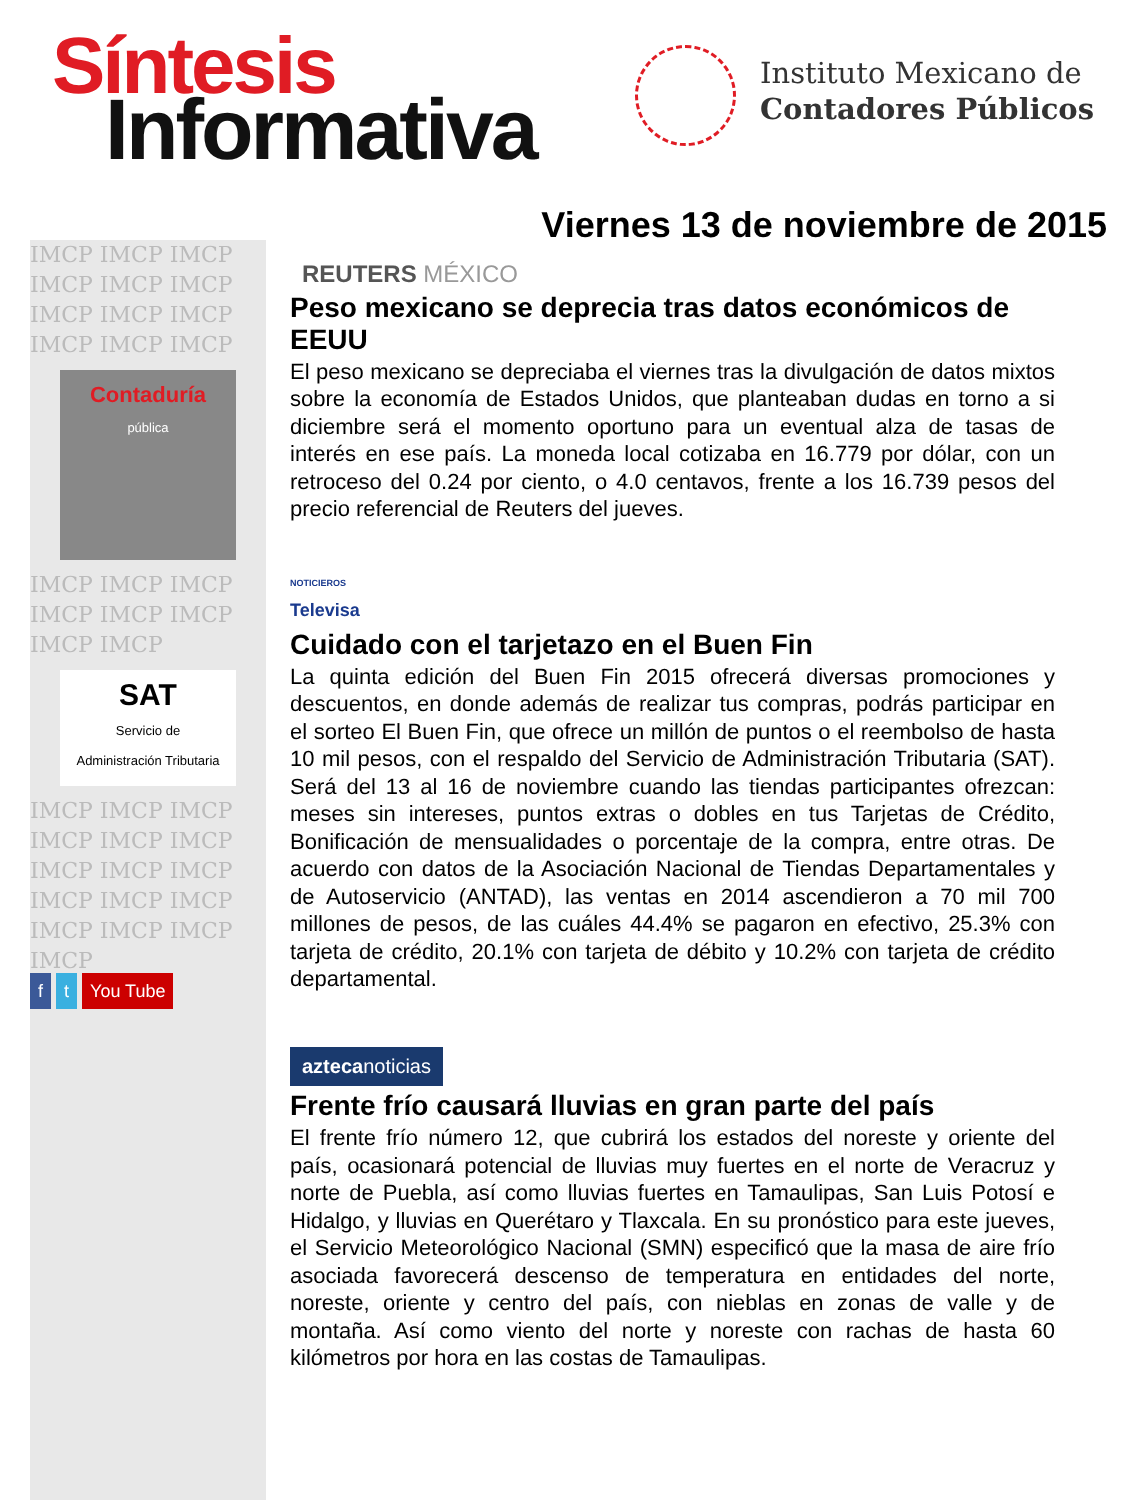Síntesis
Informativa
Instituto Mexicano de
Contadores Públicos
IMCP IMCP IMCP IMCP IMCP IMCP IMCP IMCP IMCP IMCP IMCP IMCP
Contaduría
pública
IMCP IMCP IMCP IMCP IMCP IMCP IMCP IMCP
SAT
Servicio de
Administración Tributaria
IMCP IMCP IMCP IMCP IMCP IMCP IMCP IMCP IMCP IMCP IMCP IMCP IMCP IMCP IMCP IMCP
f t You Tube
Viernes 13 de noviembre de 2015
REUTERS MÉXICO
Peso mexicano se deprecia tras datos económicos de EEUU
El peso mexicano se depreciaba el viernes tras la divulgación de datos mixtos sobre la economía de Estados Unidos, que planteaban dudas en torno a si diciembre será el momento oportuno para un eventual alza de tasas de interés en ese país. La moneda local cotizaba en 16.779 por dólar, con un retroceso del 0.24 por ciento, o 4.0 centavos, frente a los 16.739 pesos del precio referencial de Reuters del jueves.
NOTICIEROS
Televisa
Cuidado con el tarjetazo en el Buen Fin
La quinta edición del Buen Fin 2015 ofrecerá diversas promociones y descuentos, en donde además de realizar tus compras, podrás participar en el sorteo El Buen Fin, que ofrece un millón de puntos o el reembolso de hasta 10 mil pesos, con el respaldo del Servicio de Administración Tributaria (SAT). Será del 13 al 16 de noviembre cuando las tiendas participantes ofrezcan: meses sin intereses, puntos extras o dobles en tus Tarjetas de Crédito, Bonificación de mensualidades o porcentaje de la compra, entre otras. De acuerdo con datos de la Asociación Nacional de Tiendas Departamentales y de Autoservicio (ANTAD), las ventas en 2014 ascendieron a 70 mil 700 millones de pesos, de las cuáles 44.4% se pagaron en efectivo, 25.3% con tarjeta de crédito, 20.1% con tarjeta de débito y 10.2% con tarjeta de crédito departamental.
aztecanoticias
Frente frío causará lluvias en gran parte del país
El frente frío número 12, que cubrirá los estados del noreste y oriente del país, ocasionará potencial de lluvias muy fuertes en el norte de Veracruz y norte de Puebla, así como lluvias fuertes en Tamaulipas, San Luis Potosí e Hidalgo, y lluvias en Querétaro y Tlaxcala. En su pronóstico para este jueves, el Servicio Meteorológico Nacional (SMN) especificó que la masa de aire frío asociada favorecerá descenso de temperatura en entidades del norte, noreste, oriente y centro del país, con nieblas en zonas de valle y de montaña. Así como viento del norte y noreste con rachas de hasta 60 kilómetros por hora en las costas de Tamaulipas.